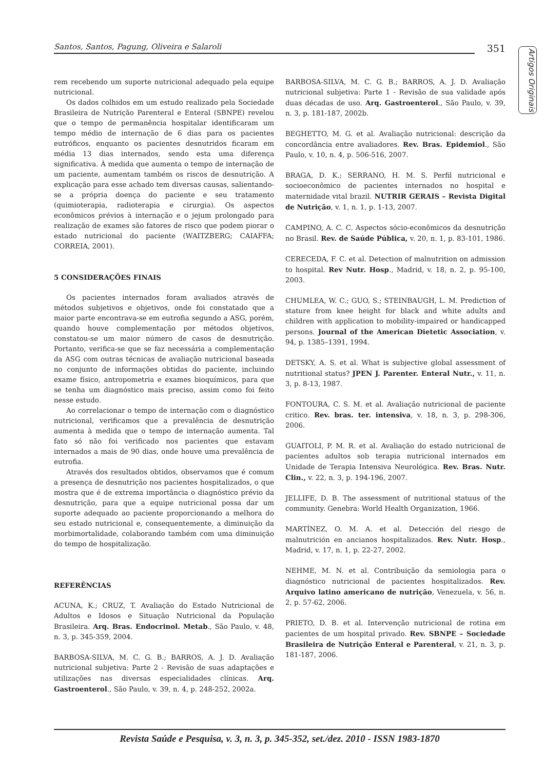Santos, Santos, Pagung, Oliveira e Salaroli
351
Artigos Originais
rem recebendo um suporte nutricional adequado pela equipe nutricional.
Os dados colhidos em um estudo realizado pela Sociedade Brasileira de Nutrição Parenteral e Enteral (SBNPE) revelou que o tempo de permanência hospitalar identificaram um tempo médio de internação de 6 dias para os pacientes eutróficos, enquanto os pacientes desnutridos ficaram em média 13 dias internados, sendo esta uma diferença significativa. À medida que aumenta o tempo de internação de um paciente, aumentam também os riscos de desnutrição. A explicação para esse achado tem diversas causas, salientando-se a própria doença do paciente e seu tratamento (quimioterapia, radioterapia e cirurgia). Os aspectos econômicos prévios à internação e o jejum prolongado para realização de exames são fatores de risco que podem piorar o estado nutricional do paciente (WAITZBERG; CAIAFFA; CORREIA, 2001).
5 CONSIDERAÇÕES FINAIS
Os pacientes internados foram avaliados através de métodos subjetivos e objetivos, onde foi constatado que a maior parte encontrava-se em eutrofia segundo a ASG, porém, quando houve complementação por métodos objetivos, constatou-se um maior número de casos de desnutrição. Portanto, verifica-se que se faz necessária a complementação da ASG com outras técnicas de avaliação nutricional baseada no conjunto de informações obtidas do paciente, incluindo exame físico, antropometria e exames bioquímicos, para que se tenha um diagnóstico mais preciso, assim como foi feito nesse estudo.
Ao correlacionar o tempo de internação com o diagnóstico nutricional, verificamos que a prevalência de desnutrição aumenta à medida que o tempo de internação aumenta. Tal fato só não foi verificado nos pacientes que estavam internados a mais de 90 dias, onde houve uma prevalência de eutrofia.
Através dos resultados obtidos, observamos que é comum a presença de desnutrição nos pacientes hospitalizados, o que mostra que é de extrema importância o diagnóstico prévio da desnutrição, para que a equipe nutricional possa dar um suporte adequado ao paciente proporcionando a melhora do seu estado nutricional e, consequentemente, a diminuição da morbimortalidade, colaborando também com uma diminuição do tempo de hospitalização.
REFERÊNCIAS
ACUNA, K.; CRUZ, T. Avaliação do Estado Nutricional de Adultos e Idosos e Situação Nutricional da População Brasileira. Arq. Bras. Endocrinol. Metab., São Paulo, v. 48, n. 3, p. 345-359, 2004.
BARBOSA-SILVA, M. C. G. B.; BARROS, A. J. D. Avaliação nutricional subjetiva: Parte 2 - Revisão de suas adaptações e utilizações nas diversas especialidades clínicas. Arq. Gastroenterol., São Paulo, v. 39, n. 4, p. 248-252, 2002a.
BARBOSA-SILVA, M. C. G. B.; BARROS, A. J. D. Avaliação nutricional subjetiva: Parte 1 - Revisão de sua validade após duas décadas de uso. Arq. Gastroenterol., São Paulo, v. 39, n. 3, p. 181-187, 2002b.
BEGHETTO, M. G. et al. Avaliação nutricional: descrição da concordância entre avaliadores. Rev. Bras. Epidemiol., São Paulo, v. 10, n. 4, p. 506-516, 2007.
BRAGA, D. K.; SERRANO, H. M. S. Perfil nutricional e socioeconômico de pacientes internados no hospital e maternidade vital brazil. NUTRIR GERAIS – Revista Digital de Nutrição, v. 1, n. 1, p. 1-13, 2007.
CAMPINO, A. C. C. Aspectos sócio-econômicos da desnutrição no Brasil. Rev. de Saúde Pública, v. 20, n. 1, p. 83-101, 1986.
CERECEDA, F. C. et al. Detection of malnutrition on admission to hospital. Rev Nutr. Hosp., Madrid, v. 18, n. 2, p. 95-100, 2003.
CHUMLEA, W. C.; GUO, S.; STEINBAUGH, L. M. Prediction of stature from knee height for black and white adults and children with application to mobility-impaired or handicapped persons. Journal of the American Dietetic Association, v. 94, p. 1385–1391, 1994.
DETSKY, A. S. et al. What is subjective global assessment of nutritional status? JPEN J. Parenter. Enteral Nutr., v. 11, n. 3, p. 8-13, 1987.
FONTOURA, C. S. M. et al. Avaliação nutricional de paciente critico. Rev. bras. ter. intensiva, v. 18, n. 3, p. 298-306, 2006.
GUAITOLI, P. M. R. et al. Avaliação do estado nutricional de pacientes adultos sob terapia nutricional internados em Unidade de Terapia Intensiva Neurológica. Rev. Bras. Nutr. Clin., v. 22, n. 3, p. 194-196, 2007.
JELLIFE, D. B. The assessment of nutritional statuus of the community. Genebra: World Health Organization, 1966.
MARTÍNEZ, O. M. A. et al. Detección del riesgo de malnutrición en ancianos hospitalizados. Rev. Nutr. Hosp., Madrid, v. 17, n. 1, p. 22-27, 2002.
NEHME, M. N. et al. Contribuição da semiologia para o diagnóstico nutricional de pacientes hospitalizados. Rev. Arquivo latino americano de nutrição, Venezuela, v. 56, n. 2, p. 57-62, 2006.
PRIETO, D. B. et al. Intervenção nutricional de rotina em pacientes de um hospital privado. Rev. SBNPE – Sociedade Brasileira de Nutrição Enteral e Parenteral, v. 21, n. 3, p. 181-187, 2006.
Revista Saúde e Pesquisa, v. 3, n. 3, p. 345-352, set./dez. 2010 - ISSN 1983-1870